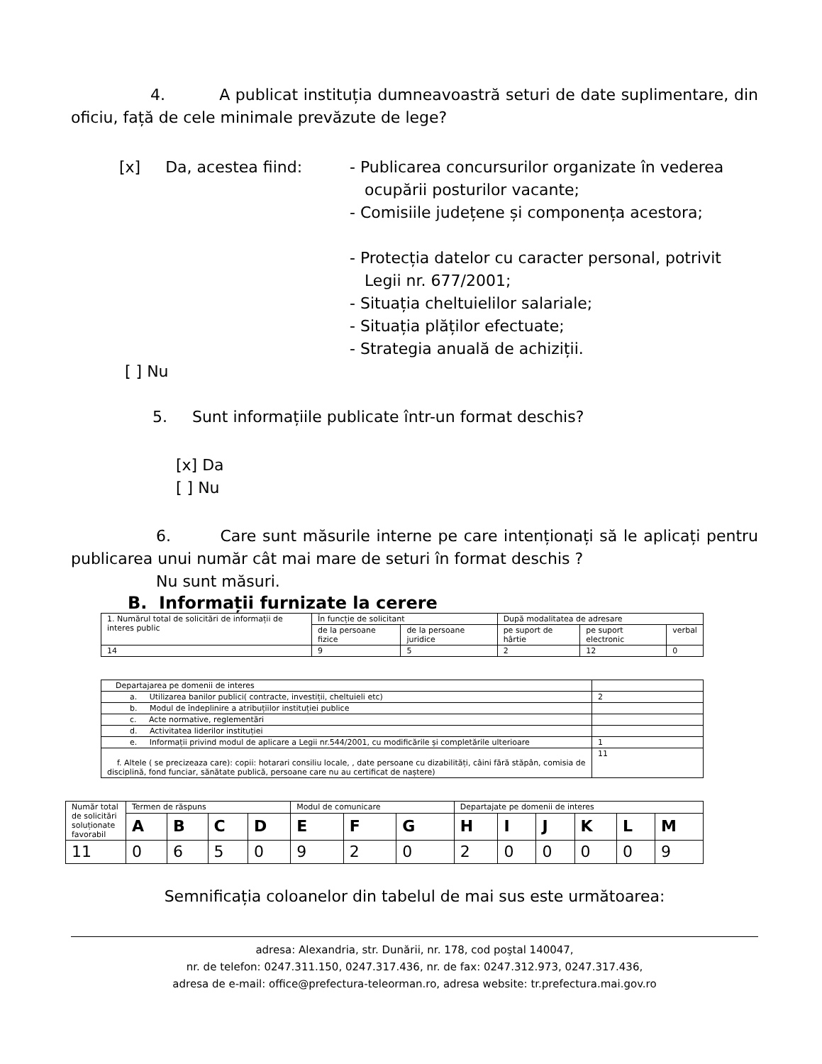4. A publicat instituția dumneavoastră seturi de date suplimentare, din oficiu, față de cele minimale prevăzute de lege?
[x] Da, acestea fiind:
- Publicarea concursurilor organizate în vederea
ocupării posturilor vacante;
- Comisiile județene și componența acestora;
- Protecția datelor cu caracter personal, potrivit
Legii nr. 677/2001;
- Situația cheltuielilor salariale;
- Situația plăților efectuate;
- Strategia anuală de achiziții.
[ ] Nu
5. Sunt informațiile publicate într-un format deschis?
[x] Da
[ ] Nu
6. Care sunt măsurile interne pe care intenționați să le aplicați pentru publicarea unui număr cât mai mare de seturi în format deschis ?
Nu sunt măsuri.
B. Informații furnizate la cerere
| 1. Numărul total de solicitări de informații de interes public | În funcție de solicitant | | După modalitatea de adresare | | |
| | de la persoane fizice | de la persoane juridice | pe suport de hârtie | pe suport electronic | verbal |
| 14 | 9 | 5 | 2 | 12 | 0 |
| Departajarea pe domenii de interes | |
| a. Utilizarea banilor publici( contracte, investiții, cheltuieli etc) | 2 |
| b. Modul de îndeplinire a atribuțiilor instituției publice | |
| c. Acte normative, reglementări | |
| d. Activitatea liderilor instituției | |
| e. Informații privind modul de aplicare a Legii nr.544/2001, cu modificările și completările ulterioare | 1 |
| f. Altele ( se precizeaza care): copii: hotarari consiliu locale, , date persoane cu dizabilități, câini fără stăpân, comisia de disciplină, fond funciar, sănătate publică, persoane care nu au certificat de naștere) | 11 |
| Număr total de solicitări soluționate favorabil | Termen de răspuns | | | | Modul de comunicare | | | Departajate pe domenii de interes | | | | | |
| | A | B | C | D | E | F | G | H | I | J | K | L | M |
| 11 | 0 | 6 | 5 | 0 | 9 | 2 | 0 | 2 | 0 | 0 | 0 | 0 | 9 |
Semnificația coloanelor din tabelul de mai sus este următoarea:
adresa: Alexandria, str. Dunării, nr. 178, cod poştal 140047,
nr. de telefon: 0247.311.150, 0247.317.436, nr. de fax: 0247.312.973, 0247.317.436,
adresa de e-mail: office@prefectura-teleorman.ro, adresa website: tr.prefectura.mai.gov.ro